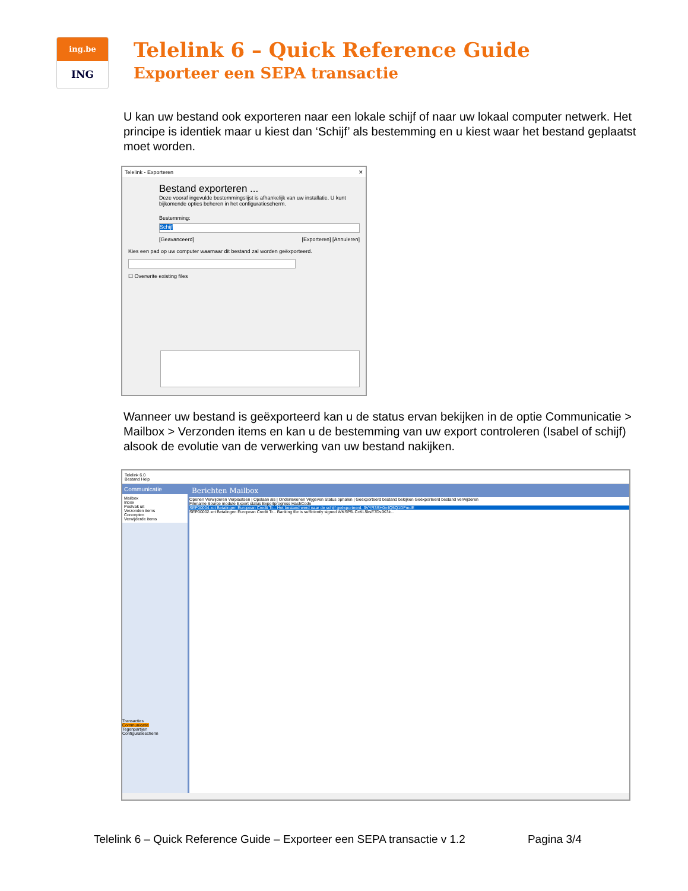ing.be
ING
Telelink 6 – Quick Reference Guide
Exporteer een SEPA transactie
U kan uw bestand ook exporteren naar een lokale schijf of naar uw lokaal computer netwerk. Het principe is identiek maar u kiest dan ‘Schijf’ als bestemming en u kiest waar het bestand geplaatst moet worden.
Telelink - Exporteren ✕
Bestand exporteren ...
Deze vooraf ingevulde bestemmingslijst is afhankelijk van uw installatie. U kunt bijkomende opties beheren in het configuratiescherm.
Bestemming:
Schijf
[Geavanceerd] [Exporteren] [Annuleren]
Kies een pad op uw computer waarnaar dit bestand zal worden geëxporteerd.
☐ Overwrite existing files
Wanneer uw bestand is geëxporteerd kan u de status ervan bekijken in de optie Communicatie > Mailbox > Verzonden items en kan u de bestemming van uw export controleren (Isabel of schijf) alsook de evolutie van de verwerking van uw bestand nakijken.
Telelink 6.0
Bestand Help
Communicatie
Mailbox
Inbox
Postvak uit
Verzonden items
Concepten
Verwijderde items
Transacties
Communicatie
Tegenpartijen
Configuratiescherm
Berichten Mailbox
Openen Verwijderen Verplaatsen | Opslaan als | Ondertekenen Vrijgeven Status ophalen | Geëxporteerd bestand bekijken Geëxporteerd bestand verwijderen
Filename Source module Export status Exportprogress HashCode
SEP00004.xct Betalingen European Credit Tr... Het bestand werd naar de schijf geëxporteerd. 3VYR3SH0mlQ5Q1DFmdE
SEP00002.xct Betalingen European Credit Tr... Banking file is sufficiently signed WKSP5LCcKL5ksE7DvJK3k...
Telelink 6 – Quick Reference Guide – Exporteer een SEPA transactie v 1.2 Pagina 3/4